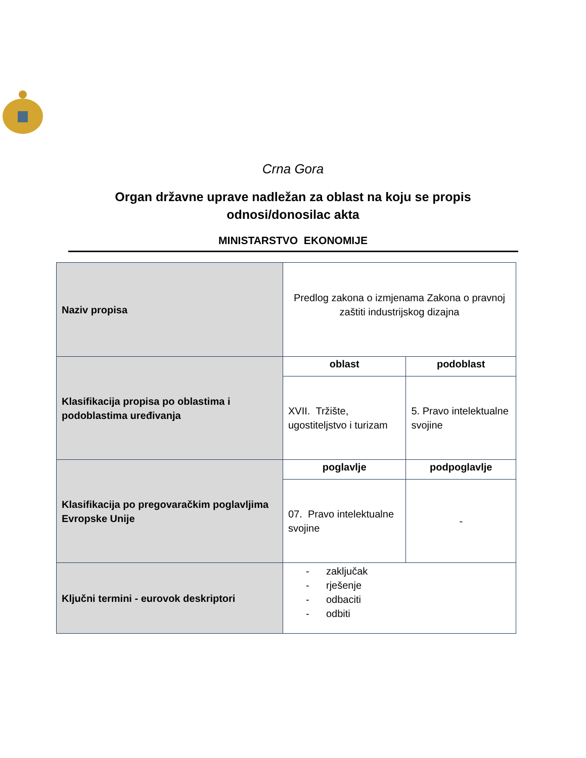Crna Gora
Organ državne uprave nadležan za oblast na koju se propis
odnosi/donosilac akta
MINISTARSTVO EKONOMIJE
| Naziv propisa | Predlog zakona o izmjenama Zakona o pravnoj zaštiti industrijskog dizajna | |
| Klasifikacija propisa po oblastima i podoblastima uređivanja | oblast | podoblast |
| | XVII. Tržište, ugostiteljstvo i turizam | 5. Pravo intelektualne svojine |
| Klasifikacija po pregovaračkim poglavljima Evropske Unije | poglavlje | podpoglavlje |
| | 07. Pravo intelektualne svojine | - |
| Ključni termini - eurovok deskriptori | - zaključak - rješenje - odbaciti - odbiti | |